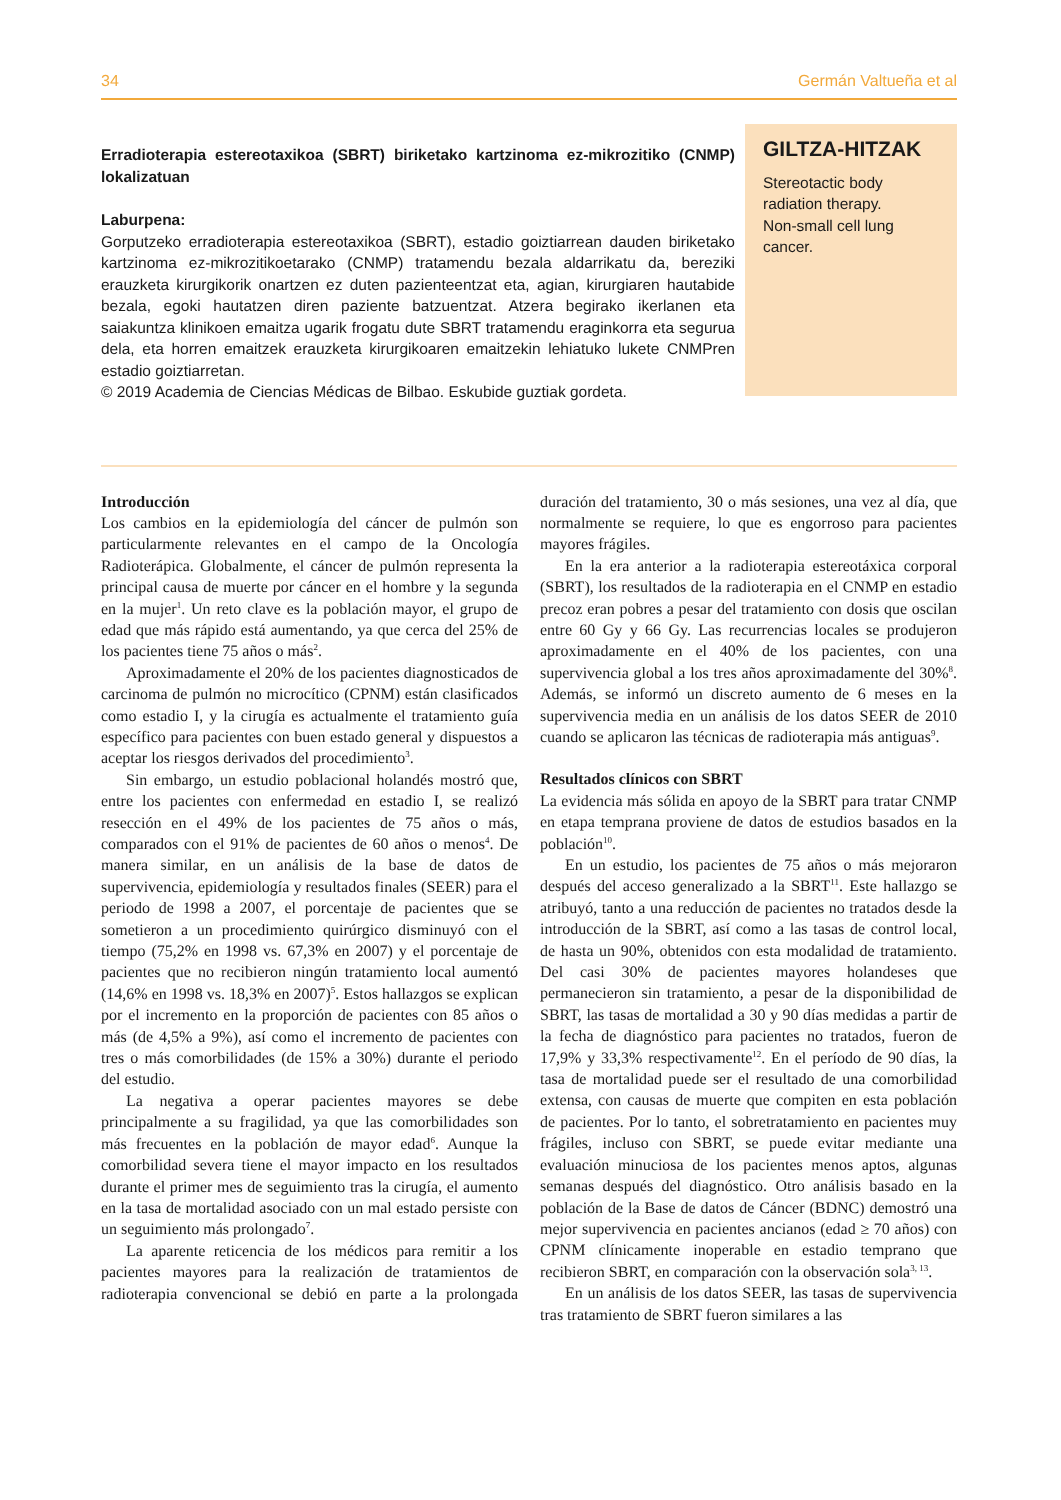34 Germán Valtueña et al
Erradioterapia estereotaxikoa (SBRT) biriketako kartzinoma ez-mikrozitiko (CNMP) lokalizatuan
Laburpena:
Gorputzeko erradioterapia estereotaxikoa (SBRT), estadio goiztiarrean dauden biriketako kartzinoma ez-mikrozitikoetarako (CNMP) tratamendu bezala aldarrikatu da, bereziki erauzketa kirurgikorik onartzen ez duten pazienteentzat eta, agian, kirurgiaren hautabide bezala, egoki hautatzen diren paziente batzuentzat. Atzera begirako ikerlanen eta saiakuntza klinikoen emaitza ugarik frogatu dute SBRT tratamendu eraginkorra eta segurua dela, eta horren emaitzek erauzketa kirurgikoaren emaitzekin lehiatuko lukete CNMPren estadio goiztiarretan.
© 2019 Academia de Ciencias Médicas de Bilbao. Eskubide guztiak gordeta.
GILTZA-HITZAK
Stereotactic body radiation therapy.
Non-small cell lung cancer.
Introducción
Los cambios en la epidemiología del cáncer de pulmón son particularmente relevantes en el campo de la Oncología Radioterápica. Globalmente, el cáncer de pulmón representa la principal causa de muerte por cáncer en el hombre y la segunda en la mujer<sup>1</sup>. Un reto clave es la población mayor, el grupo de edad que más rápido está aumentando, ya que cerca del 25% de los pacientes tiene 75 años o más<sup>2</sup>.
Aproximadamente el 20% de los pacientes diagnosticados de carcinoma de pulmón no microcítico (CPNM) están clasificados como estadio I, y la cirugía es actualmente el tratamiento guía específico para pacientes con buen estado general y dispuestos a aceptar los riesgos derivados del procedimiento<sup>3</sup>.
Sin embargo, un estudio poblacional holandés mostró que, entre los pacientes con enfermedad en estadio I, se realizó resección en el 49% de los pacientes de 75 años o más, comparados con el 91% de pacientes de 60 años o menos<sup>4</sup>. De manera similar, en un análisis de la base de datos de supervivencia, epidemiología y resultados finales (SEER) para el periodo de 1998 a 2007, el porcentaje de pacientes que se sometieron a un procedimiento quirúrgico disminuyó con el tiempo (75,2% en 1998 vs. 67,3% en 2007) y el porcentaje de pacientes que no recibieron ningún tratamiento local aumentó (14,6% en 1998 vs. 18,3% en 2007)<sup>5</sup>. Estos hallazgos se explican por el incremento en la proporción de pacientes con 85 años o más (de 4,5% a 9%), así como el incremento de pacientes con tres o más comorbilidades (de 15% a 30%) durante el periodo del estudio.
La negativa a operar pacientes mayores se debe principalmente a su fragilidad, ya que las comorbilidades son más frecuentes en la población de mayor edad<sup>6</sup>. Aunque la comorbilidad severa tiene el mayor impacto en los resultados durante el primer mes de seguimiento tras la cirugía, el aumento en la tasa de mortalidad asociado con un mal estado persiste con un seguimiento más prolongado<sup>7</sup>.
La aparente reticencia de los médicos para remitir a los pacientes mayores para la realización de tratamientos de radioterapia convencional se debió en parte a la prolongada duración del tratamiento, 30 o más sesiones, una vez al día, que normalmente se requiere, lo que es engorroso para pacientes mayores frágiles.
En la era anterior a la radioterapia estereotáxica corporal (SBRT), los resultados de la radioterapia en el CNMP en estadio precoz eran pobres a pesar del tratamiento con dosis que oscilan entre 60 Gy y 66 Gy. Las recurrencias locales se produjeron aproximadamente en el 40% de los pacientes, con una supervivencia global a los tres años aproximadamente del 30%<sup>8</sup>. Además, se informó un discreto aumento de 6 meses en la supervivencia media en un análisis de los datos SEER de 2010 cuando se aplicaron las técnicas de radioterapia más antiguas<sup>9</sup>.
Resultados clínicos con SBRT
La evidencia más sólida en apoyo de la SBRT para tratar CNMP en etapa temprana proviene de datos de estudios basados en la población<sup>10</sup>.
En un estudio, los pacientes de 75 años o más mejoraron después del acceso generalizado a la SBRT<sup>11</sup>. Este hallazgo se atribuyó, tanto a una reducción de pacientes no tratados desde la introducción de la SBRT, así como a las tasas de control local, de hasta un 90%, obtenidos con esta modalidad de tratamiento. Del casi 30% de pacientes mayores holandeses que permanecieron sin tratamiento, a pesar de la disponibilidad de SBRT, las tasas de mortalidad a 30 y 90 días medidas a partir de la fecha de diagnóstico para pacientes no tratados, fueron de 17,9% y 33,3% respectivamente<sup>12</sup>. En el período de 90 días, la tasa de mortalidad puede ser el resultado de una comorbilidad extensa, con causas de muerte que compiten en esta población de pacientes. Por lo tanto, el sobretratamiento en pacientes muy frágiles, incluso con SBRT, se puede evitar mediante una evaluación minuciosa de los pacientes menos aptos, algunas semanas después del diagnóstico. Otro análisis basado en la población de la Base de datos de Cáncer (BDNC) demostró una mejor supervivencia en pacientes ancianos (edad ≥ 70 años) con CPNM clínicamente inoperable en estadio temprano que recibieron SBRT, en comparación con la observación sola<sup>3, 13</sup>.
En un análisis de los datos SEER, las tasas de supervivencia tras tratamiento de SBRT fueron similares a las